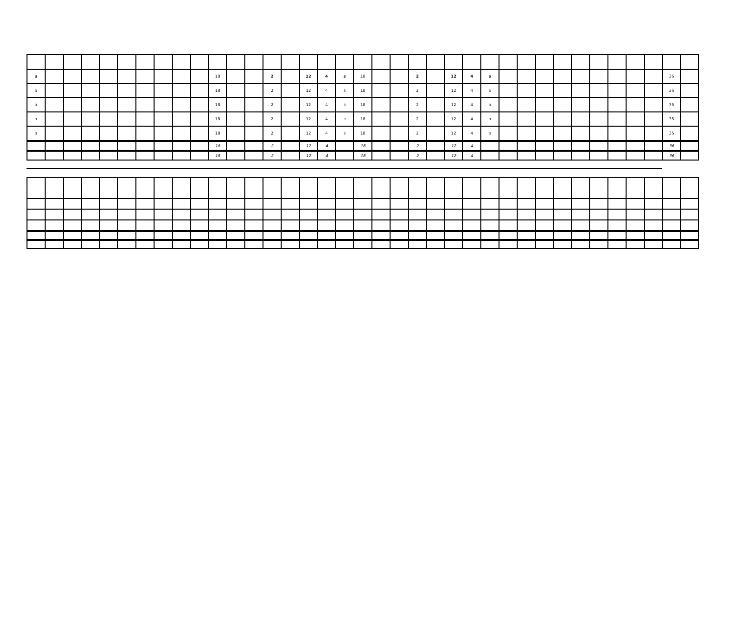| з | | | | | | | | | | 18 | | | 2 | | 12 | 4 | з | 18 | | | 2 | | 12 | 4 | з | | | | | | | | | | 36 | |
| з | | | | | | | | | | 18 | | | 2 | | 12 | 4 | з | 18 | | | 2 | | 12 | 4 | з | | | | | | | | | | 36 | |
| з | | | | | | | | | | 18 | | | 2 | | 12 | 4 | з | 18 | | | 2 | | 12 | 4 | з | | | | | | | | | | 36 | |
| з | | | | | | | | | | 18 | | | 2 | | 12 | 4 | з | 18 | | | 2 | | 12 | 4 | з | | | | | | | | | | 36 | |
| з | | | | | | | | | | 18 | | | 2 | | 12 | 4 | з | 18 | | | 2 | | 12 | 4 | з | | | | | | | | | | 36 | |
| | | | | | | | | | | 18 | | | 2 | | 12 | 4 | | 18 | | | 2 | | 12 | 4 | | | | | | | | | | | 36 | |
| | | | | | | | | | | 18 | | | 2 | | 12 | 4 | | 18 | | | 2 | | 12 | 4 | | | | | | | | | | | 36 | |